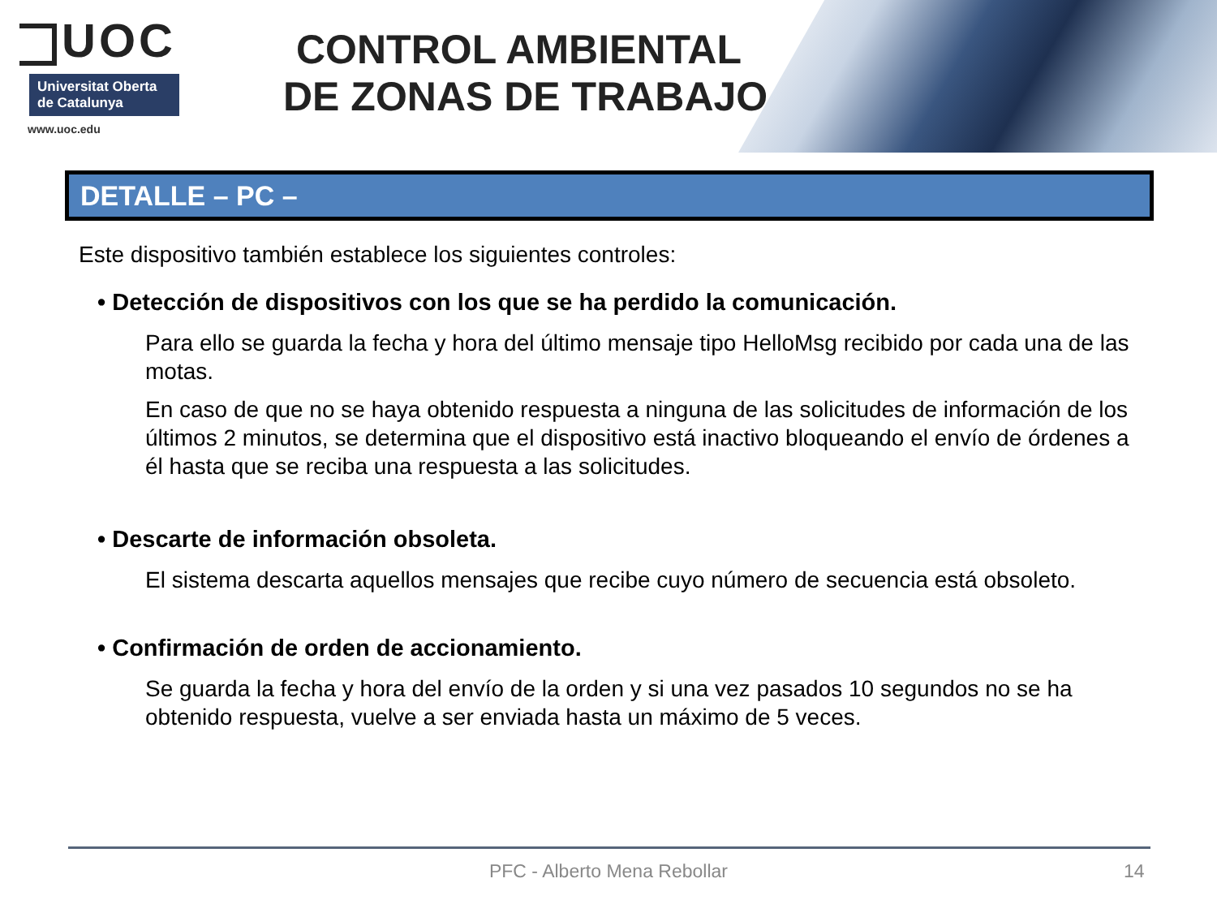UOC
Universitat Oberta de Catalunya
www.uoc.edu
CONTROL AMBIENTAL
DE ZONAS DE TRABAJO
DETALLE – PC –
Este dispositivo también establece los siguientes controles:
• Detección de dispositivos con los que se ha perdido la comunicación.
Para ello se guarda la fecha y hora del último mensaje tipo HelloMsg recibido por cada una de las motas.
En caso de que no se haya obtenido respuesta a ninguna de las solicitudes de información de los últimos 2 minutos, se determina que el dispositivo está inactivo bloqueando el envío de órdenes a él hasta que se reciba una respuesta a las solicitudes.
• Descarte de información obsoleta.
El sistema descarta aquellos mensajes que recibe cuyo número de secuencia está obsoleto.
• Confirmación de orden de accionamiento.
Se guarda la fecha y hora del envío de la orden y si una vez pasados 10 segundos no se ha obtenido respuesta, vuelve a ser enviada hasta un máximo de 5 veces.
PFC - Alberto Mena Rebollar 14